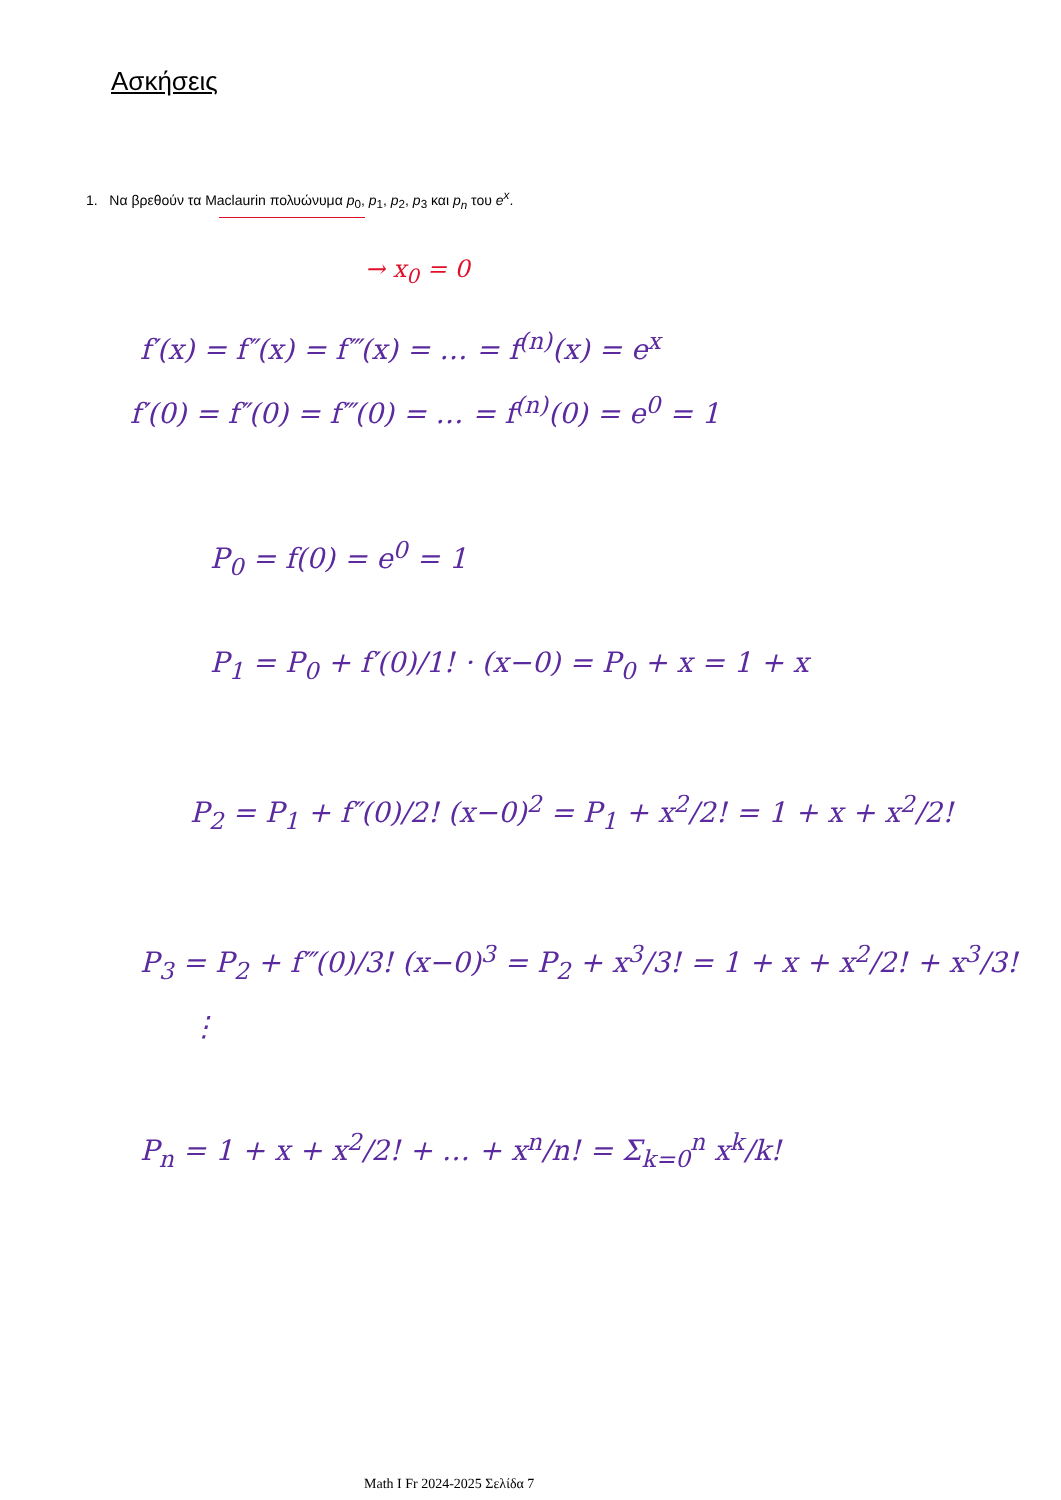Ασκήσεις
1. Να βρεθούν τα Maclaurin πολυώνυμα p<sub>0</sub>, p<sub>1</sub>, p<sub>2</sub>, p<sub>3</sub> και p<sub>n</sub> του e<sup>x</sup>.
→ x<sub>0</sub> = 0
f′(x) = f″(x) = f‴(x) = … = f<sup>(n)</sup>(x) = e<sup>x</sup>
f′(0) = f″(0) = f‴(0) = … = f<sup>(n)</sup>(0) = e<sup>0</sup> = 1
P<sub>0</sub> = f(0) = e<sup>0</sup> = 1
P<sub>1</sub> = P<sub>0</sub> + f′(0)/1! · (x−0) = P<sub>0</sub> + x = 1 + x
P<sub>2</sub> = P<sub>1</sub> + f″(0)/2! (x−0)<sup>2</sup> = P<sub>1</sub> + x<sup>2</sup>/2! = 1 + x + x<sup>2</sup>/2!
P<sub>3</sub> = P<sub>2</sub> + f‴(0)/3! (x−0)<sup>3</sup> = P<sub>2</sub> + x<sup>3</sup>/3! = 1 + x + x<sup>2</sup>/2! + x<sup>3</sup>/3!
⋮
P<sub>n</sub> = 1 + x + x<sup>2</sup>/2! + … + x<sup>n</sup>/n! = Σ<sub>k=0</sub><sup>n</sup> x<sup>k</sup>/k!
Math I Fr 2024-2025 Σελίδα 7